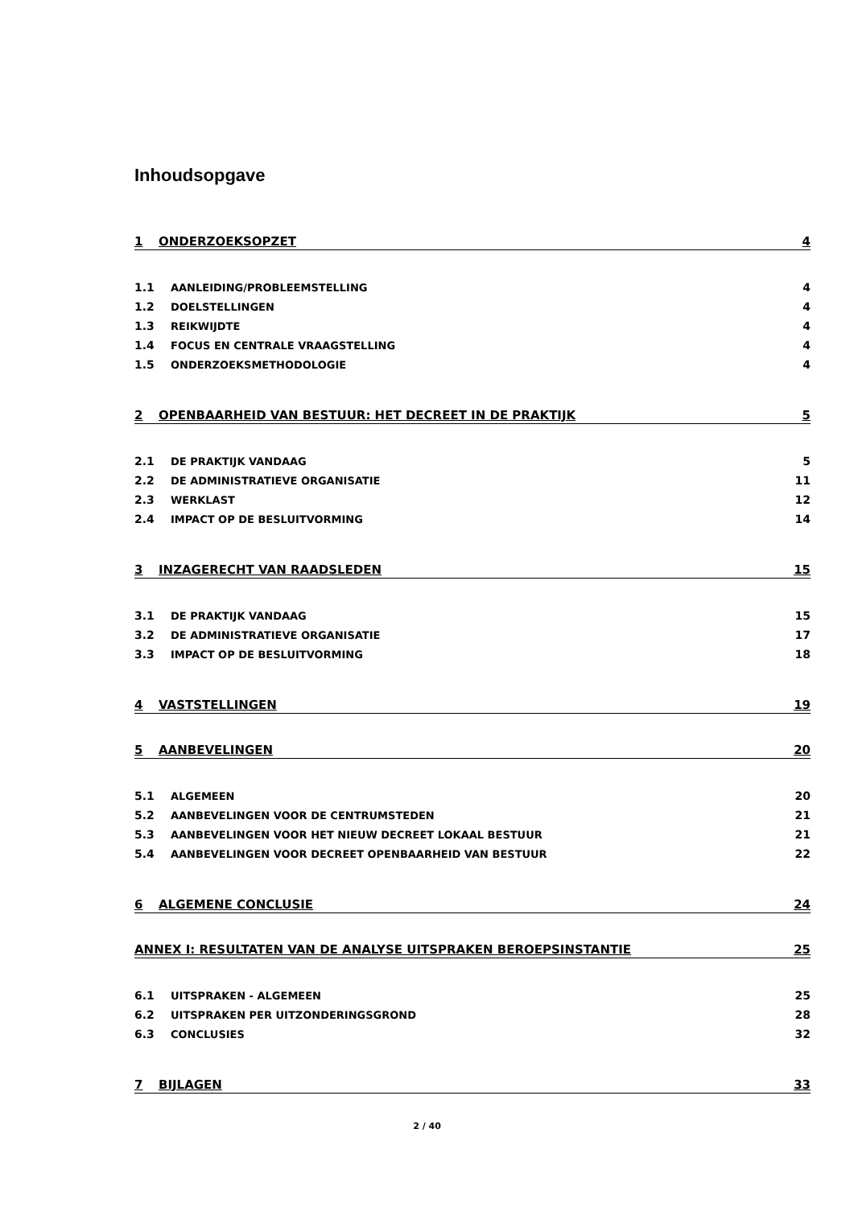Inhoudsopgave
1 ONDERZOEKSOPZET 4
1.1 AANLEIDING/PROBLEEMSTELLING 4
1.2 DOELSTELLINGEN 4
1.3 REIKWIJDTE 4
1.4 FOCUS EN CENTRALE VRAAGSTELLING 4
1.5 ONDERZOEKSMETHODOLOGIE 4
2 OPENBAARHEID VAN BESTUUR: HET DECREET IN DE PRAKTIJK 5
2.1 DE PRAKTIJK VANDAAG 5
2.2 DE ADMINISTRATIEVE ORGANISATIE 11
2.3 WERKLAST 12
2.4 IMPACT OP DE BESLUITVORMING 14
3 INZAGERECHT VAN RAADSLEDEN 15
3.1 DE PRAKTIJK VANDAAG 15
3.2 DE ADMINISTRATIEVE ORGANISATIE 17
3.3 IMPACT OP DE BESLUITVORMING 18
4 VASTSTELLINGEN 19
5 AANBEVELINGEN 20
5.1 ALGEMEEN 20
5.2 AANBEVELINGEN VOOR DE CENTRUMSTEDEN 21
5.3 AANBEVELINGEN VOOR HET NIEUW DECREET LOKAAL BESTUUR 21
5.4 AANBEVELINGEN VOOR DECREET OPENBAARHEID VAN BESTUUR 22
6 ALGEMENE CONCLUSIE 24
ANNEX I: RESULTATEN VAN DE ANALYSE UITSPRAKEN BEROEPSINSTANTIE 25
6.1 UITSPRAKEN - ALGEMEEN 25
6.2 UITSPRAKEN PER UITZONDERINGSGROND 28
6.3 CONCLUSIES 32
7 BIJLAGEN 33
2 / 40